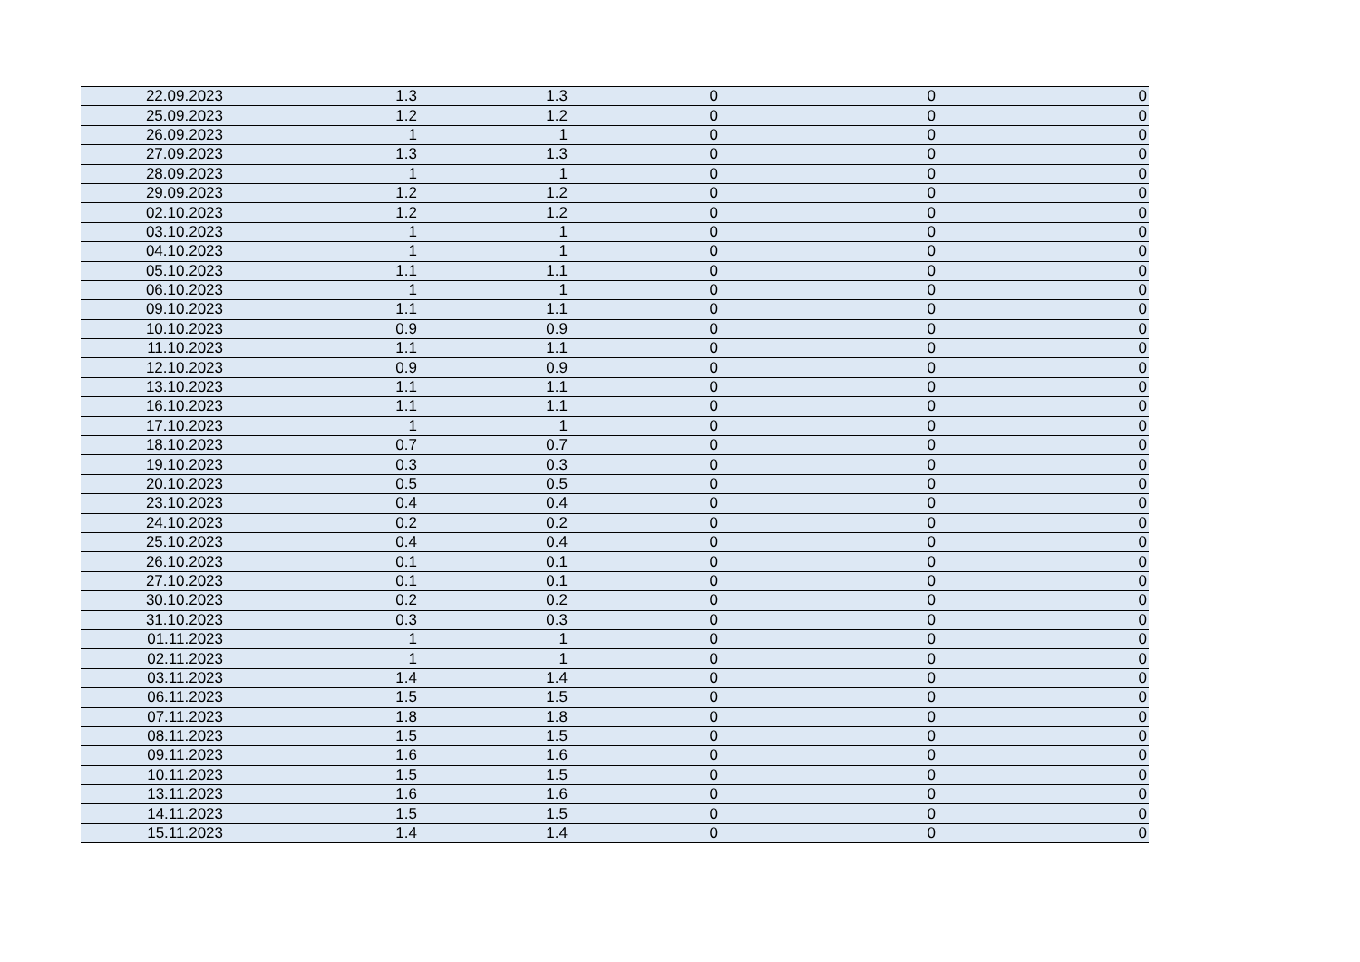| 22.09.2023 | 1.3 | 1.3 | 0 | 0 | 0 |
| 25.09.2023 | 1.2 | 1.2 | 0 | 0 | 0 |
| 26.09.2023 | 1 | 1 | 0 | 0 | 0 |
| 27.09.2023 | 1.3 | 1.3 | 0 | 0 | 0 |
| 28.09.2023 | 1 | 1 | 0 | 0 | 0 |
| 29.09.2023 | 1.2 | 1.2 | 0 | 0 | 0 |
| 02.10.2023 | 1.2 | 1.2 | 0 | 0 | 0 |
| 03.10.2023 | 1 | 1 | 0 | 0 | 0 |
| 04.10.2023 | 1 | 1 | 0 | 0 | 0 |
| 05.10.2023 | 1.1 | 1.1 | 0 | 0 | 0 |
| 06.10.2023 | 1 | 1 | 0 | 0 | 0 |
| 09.10.2023 | 1.1 | 1.1 | 0 | 0 | 0 |
| 10.10.2023 | 0.9 | 0.9 | 0 | 0 | 0 |
| 11.10.2023 | 1.1 | 1.1 | 0 | 0 | 0 |
| 12.10.2023 | 0.9 | 0.9 | 0 | 0 | 0 |
| 13.10.2023 | 1.1 | 1.1 | 0 | 0 | 0 |
| 16.10.2023 | 1.1 | 1.1 | 0 | 0 | 0 |
| 17.10.2023 | 1 | 1 | 0 | 0 | 0 |
| 18.10.2023 | 0.7 | 0.7 | 0 | 0 | 0 |
| 19.10.2023 | 0.3 | 0.3 | 0 | 0 | 0 |
| 20.10.2023 | 0.5 | 0.5 | 0 | 0 | 0 |
| 23.10.2023 | 0.4 | 0.4 | 0 | 0 | 0 |
| 24.10.2023 | 0.2 | 0.2 | 0 | 0 | 0 |
| 25.10.2023 | 0.4 | 0.4 | 0 | 0 | 0 |
| 26.10.2023 | 0.1 | 0.1 | 0 | 0 | 0 |
| 27.10.2023 | 0.1 | 0.1 | 0 | 0 | 0 |
| 30.10.2023 | 0.2 | 0.2 | 0 | 0 | 0 |
| 31.10.2023 | 0.3 | 0.3 | 0 | 0 | 0 |
| 01.11.2023 | 1 | 1 | 0 | 0 | 0 |
| 02.11.2023 | 1 | 1 | 0 | 0 | 0 |
| 03.11.2023 | 1.4 | 1.4 | 0 | 0 | 0 |
| 06.11.2023 | 1.5 | 1.5 | 0 | 0 | 0 |
| 07.11.2023 | 1.8 | 1.8 | 0 | 0 | 0 |
| 08.11.2023 | 1.5 | 1.5 | 0 | 0 | 0 |
| 09.11.2023 | 1.6 | 1.6 | 0 | 0 | 0 |
| 10.11.2023 | 1.5 | 1.5 | 0 | 0 | 0 |
| 13.11.2023 | 1.6 | 1.6 | 0 | 0 | 0 |
| 14.11.2023 | 1.5 | 1.5 | 0 | 0 | 0 |
| 15.11.2023 | 1.4 | 1.4 | 0 | 0 | 0 |